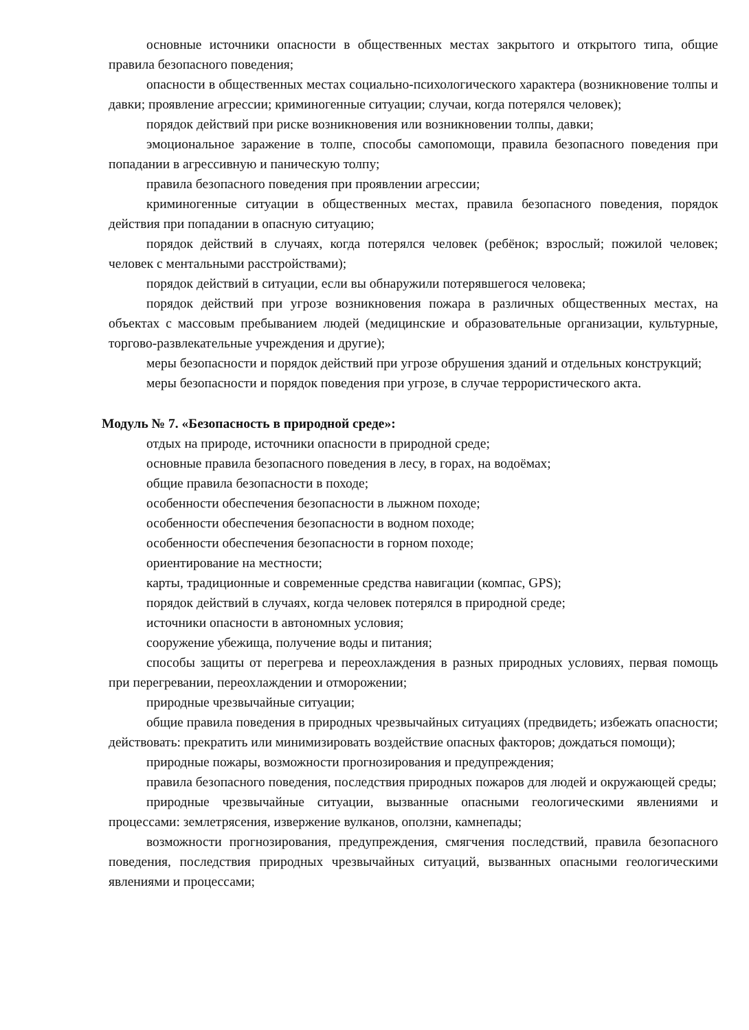основные источники опасности в общественных местах закрытого и открытого типа, общие правила безопасного поведения;
опасности в общественных местах социально-психологического характера (возникновение толпы и давки; проявление агрессии; криминогенные ситуации; случаи, когда потерялся человек);
порядок действий при риске возникновения или возникновении толпы, давки;
эмоциональное заражение в толпе, способы самопомощи, правила безопасного поведения при попадании в агрессивную и паническую толпу;
правила безопасного поведения при проявлении агрессии;
криминогенные ситуации в общественных местах, правила безопасного поведения, порядок действия при попадании в опасную ситуацию;
порядок действий в случаях, когда потерялся человек (ребёнок; взрослый; пожилой человек; человек с ментальными расстройствами);
порядок действий в ситуации, если вы обнаружили потерявшегося человека;
порядок действий при угрозе возникновения пожара в различных общественных местах, на объектах с массовым пребыванием людей (медицинские и образовательные организации, культурные, торгово-развлекательные учреждения и другие);
меры безопасности и порядок действий при угрозе обрушения зданий и отдельных конструкций;
меры безопасности и порядок поведения при угрозе, в случае террористического акта.
Модуль № 7. «Безопасность в природной среде»:
отдых на природе, источники опасности в природной среде;
основные правила безопасного поведения в лесу, в горах, на водоёмах;
общие правила безопасности в походе;
особенности обеспечения безопасности в лыжном походе;
особенности обеспечения безопасности в водном походе;
особенности обеспечения безопасности в горном походе;
ориентирование на местности;
карты, традиционные и современные средства навигации (компас, GPS);
порядок действий в случаях, когда человек потерялся в природной среде;
источники опасности в автономных условия;
сооружение убежища, получение воды и питания;
способы защиты от перегрева и переохлаждения в разных природных условиях, первая помощь при перегревании, переохлаждении и отморожении;
природные чрезвычайные ситуации;
общие правила поведения в природных чрезвычайных ситуациях (предвидеть; избежать опасности; действовать: прекратить или минимизировать воздействие опасных факторов; дождаться помощи);
природные пожары, возможности прогнозирования и предупреждения;
правила безопасного поведения, последствия природных пожаров для людей и окружающей среды;
природные чрезвычайные ситуации, вызванные опасными геологическими явлениями и процессами: землетрясения, извержение вулканов, оползни, камнепады;
возможности прогнозирования, предупреждения, смягчения последствий, правила безопасного поведения, последствия природных чрезвычайных ситуаций, вызванных опасными геологическими явлениями и процессами;